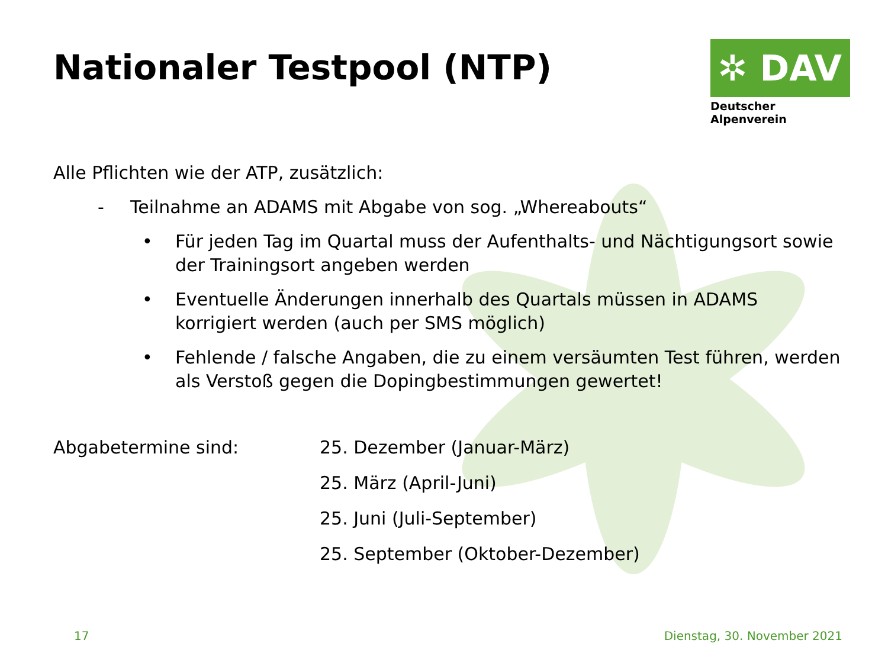Nationaler Testpool (NTP)
✲ DAV
Deutscher Alpenverein
Alle Pflichten wie der ATP, zusätzlich:
- Teilnahme an ADAMS mit Abgabe von sog. „Whereabouts“
• Für jeden Tag im Quartal muss der Aufenthalts- und Nächtigungsort sowie der Trainingsort angeben werden
• Eventuelle Änderungen innerhalb des Quartals müssen in ADAMS korrigiert werden (auch per SMS möglich)
• Fehlende / falsche Angaben, die zu einem versäumten Test führen, werden als Verstoß gegen die Dopingbestimmungen gewertet!
Abgabetermine sind: 25. Dezember (Januar-März)
25. März (April-Juni)
25. Juni (Juli-September)
25. September (Oktober-Dezember)
17 Dienstag, 30. November 2021